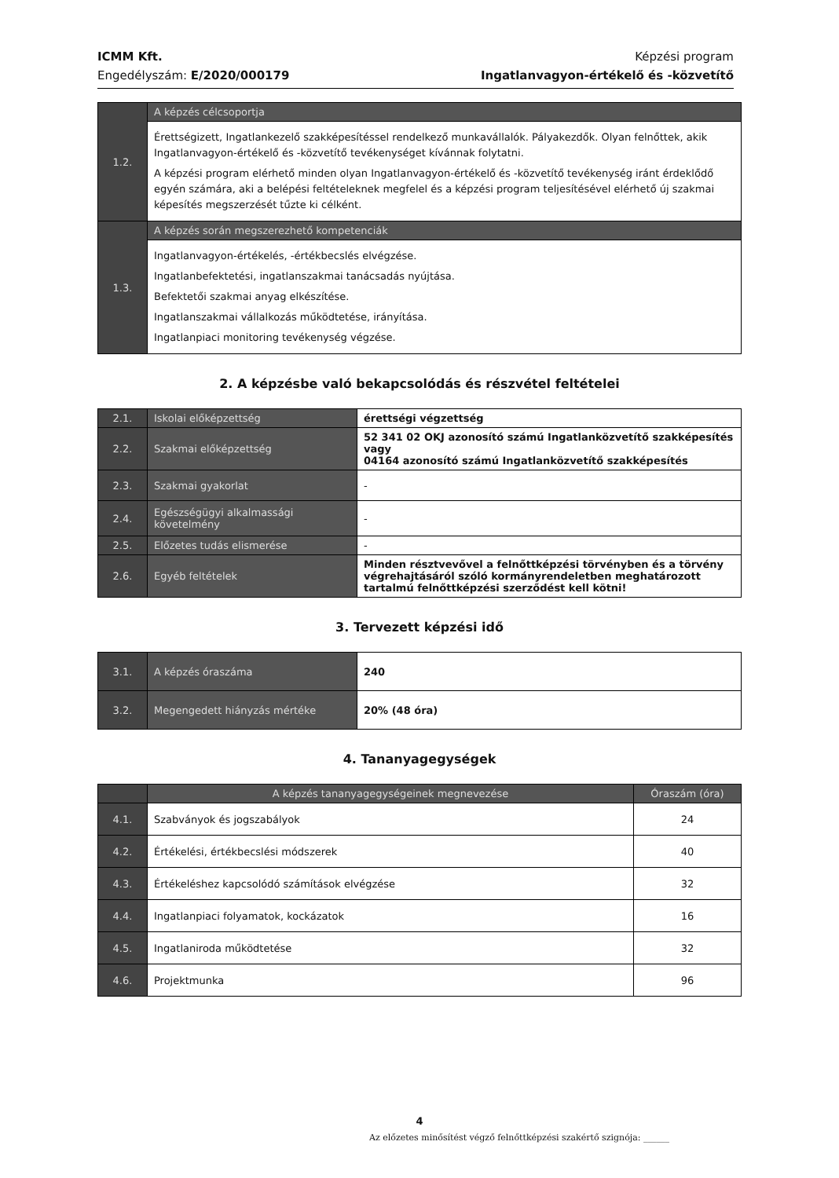ICMM Kft.
Engedélyszám: E/2020/000179
Képzési program
Ingatlanvagyon-értékelő és -közvetítő
| 1.2. | A képzés célcsoportja |
| | Érettségizett, Ingatlankezelő szakképesítéssel rendelkező munkavállalók. Pályakezdők. Olyan felnőttek, akik Ingatlanvagyon-értékelő és -közvetítő tevékenységet kívánnak folytatni. A képzési program elérhető minden olyan Ingatlanvagyon-értékelő és -közvetítő tevékenység iránt érdeklődő egyén számára, aki a belépési feltételeknek megfelel és a képzési program teljesítésével elérhető új szakmai képesítés megszerzését tűzte ki célként. |
| 1.3. | A képzés során megszerezhető kompetenciák |
| | Ingatlanvagyon-értékelés, -értékbecslés elvégzése. Ingatlanbefektetési, ingatlanszakmai tanácsadás nyújtása. Befektetői szakmai anyag elkészítése. Ingatlanszakmai vállalkozás működtetése, irányítása. Ingatlanpiaci monitoring tevékenység végzése. |
2. A képzésbe való bekapcsolódás és részvétel feltételei
| 2.1. | Iskolai előképzettség | érettségi végzettség |
| 2.2. | Szakmai előképzettség | 52 341 02 OKJ azonosító számú Ingatlanközvetítő szakképesítés vagy 04164 azonosító számú Ingatlanközvetítő szakképesítés |
| 2.3. | Szakmai gyakorlat | - |
| 2.4. | Egészségügyi alkalmassági követelmény | - |
| 2.5. | Előzetes tudás elismerése | - |
| 2.6. | Egyéb feltételek | Minden résztvevővel a felnőttképzési törvényben és a törvény végrehajtásáról szóló kormányrendeletben meghatározott tartalmú felnőttképzési szerződést kell kötni! |
3. Tervezett képzési idő
| 3.1. | A képzés óraszáma | 240 |
| 3.2. | Megengedett hiányzás mértéke | 20% (48 óra) |
4. Tananyagegységek
| | A képzés tananyagegységeinek megnevezése | Óraszám (óra) |
| --- | --- | --- |
| 4.1. | Szabványok és jogszabályok | 24 |
| 4.2. | Értékelési, értékbecslési módszerek | 40 |
| 4.3. | Értékeléshez kapcsolódó számítások elvégzése | 32 |
| 4.4. | Ingatlanpiaci folyamatok, kockázatok | 16 |
| 4.5. | Ingatlaniroda működtetése | 32 |
| 4.6. | Projektmunka | 96 |
4
Az előzetes minősítést végző felnőttképzési szakértő szignója: ______